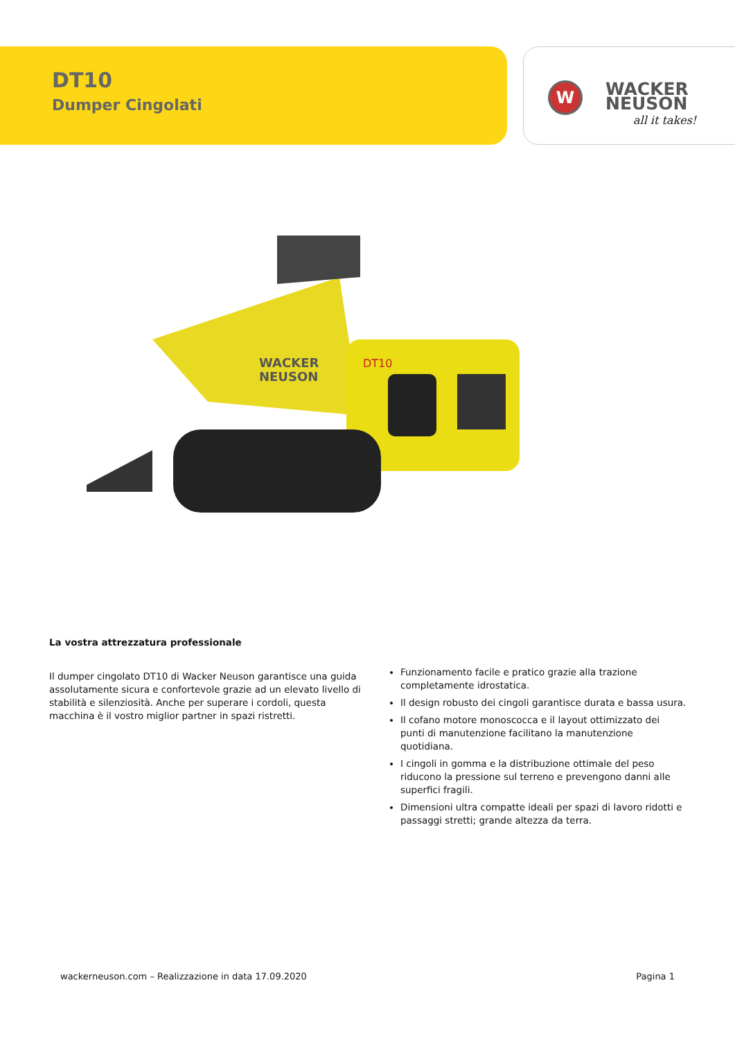DT10
Dumper Cingolati
W
WACKER
NEUSON
all it takes!
WACKER
NEUSON
DT10
La vostra attrezzatura professionale
Il dumper cingolato DT10 di Wacker Neuson garantisce una guida assolutamente sicura e confortevole grazie ad un elevato livello di stabilità e silenziosità. Anche per superare i cordoli, questa macchina è il vostro miglior partner in spazi ristretti.
Funzionamento facile e pratico grazie alla trazione completamente idrostatica.
Il design robusto dei cingoli garantisce durata e bassa usura.
Il cofano motore monoscocca e il layout ottimizzato dei punti di manutenzione facilitano la manutenzione quotidiana.
I cingoli in gomma e la distribuzione ottimale del peso riducono la pressione sul terreno e prevengono danni alle superfici fragili.
Dimensioni ultra compatte ideali per spazi di lavoro ridotti e passaggi stretti; grande altezza da terra.
wackerneuson.com – Realizzazione in data 17.09.2020 Pagina 1